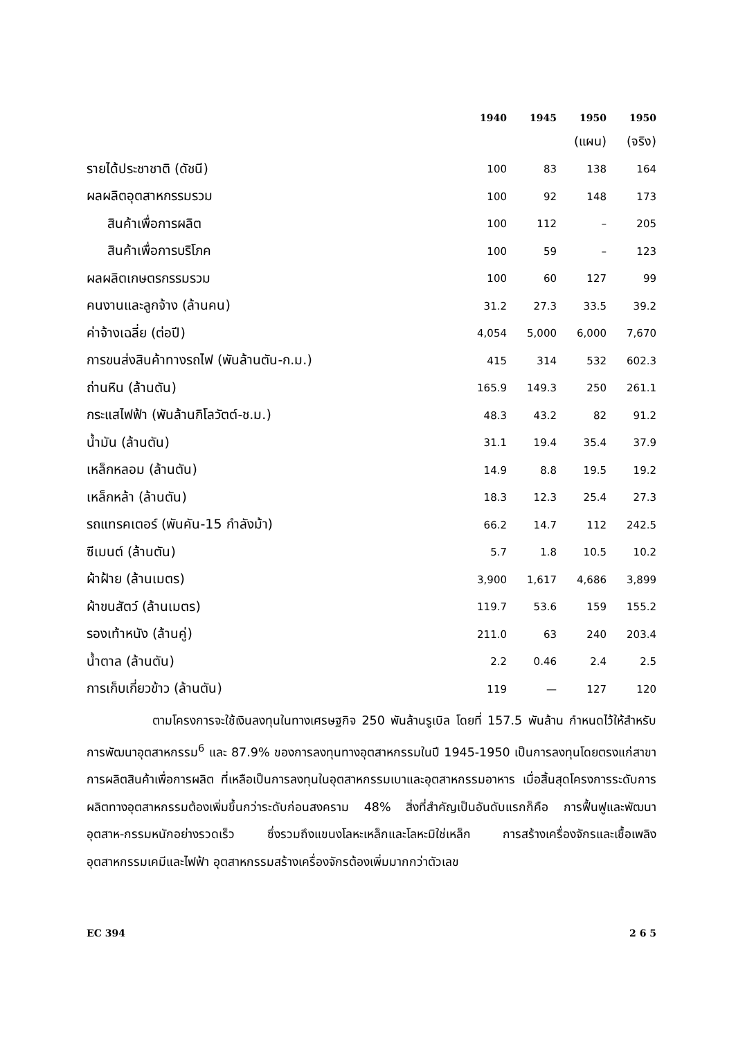| | 1940 | 1945 | 1950 | 1950 |
| --- | --- | --- | --- | --- |
| | | | (แผน) | (จริง) |
| รายได้ประชาชาติ (ดัชนี) | 100 | 83 | 138 | 164 |
| ผลผลิตอุตสาหกรรมรวม | 100 | 92 | 148 | 173 |
| สินค้าเพื่อการผลิต | 100 | 112 | – | 205 |
| สินค้าเพื่อการบริโภค | 100 | 59 | – | 123 |
| ผลผลิตเกษตรกรรมรวม | 100 | 60 | 127 | 99 |
| คนงานและลูกจ้าง (ล้านคน) | 31.2 | 27.3 | 33.5 | 39.2 |
| ค่าจ้างเฉลี่ย (ต่อปี) | 4,054 | 5,000 | 6,000 | 7,670 |
| การขนส่งสินค้าทางรถไฟ (พันล้านตัน-ก.ม.) | 415 | 314 | 532 | 602.3 |
| ถ่านหิน (ล้านตัน) | 165.9 | 149.3 | 250 | 261.1 |
| กระแสไฟฟ้า (พันล้านกิโลวัตต์-ช.ม.) | 48.3 | 43.2 | 82 | 91.2 |
| น้ำมัน (ล้านตัน) | 31.1 | 19.4 | 35.4 | 37.9 |
| เหล็กหลอม (ล้านตัน) | 14.9 | 8.8 | 19.5 | 19.2 |
| เหล็กหล้า (ล้านตัน) | 18.3 | 12.3 | 25.4 | 27.3 |
| รถแทรคเตอร์ (พันคัน-15 กำลังม้า) | 66.2 | 14.7 | 112 | 242.5 |
| ซีเมนต์ (ล้านตัน) | 5.7 | 1.8 | 10.5 | 10.2 |
| ผ้าฝ้าย (ล้านเมตร) | 3,900 | 1,617 | 4,686 | 3,899 |
| ผ้าขนสัตว์ (ล้านเมตร) | 119.7 | 53.6 | 159 | 155.2 |
| รองเท้าหนัง (ล้านคู่) | 211.0 | 63 | 240 | 203.4 |
| น้ำตาล (ล้านตัน) | 2.2 | 0.46 | 2.4 | 2.5 |
| การเก็บเกี่ยวข้าว (ล้านตัน) | 119 | — | 127 | 120 |
ตามโครงการจะใช้เงินลงทุนในทางเศรษฐกิจ 250 พันล้านรูเบิล โดยที่ 157.5 พันล้าน กำหนดไว้ให้สำหรับการพัฒนาอุตสาหกรรม<sup>6</sup> และ 87.9% ของการลงทุนทางอุตสาหกรรมในปี 1945-1950 เป็นการลงทุนโดยตรงแก่สาขาการผลิตสินค้าเพื่อการผลิต ที่เหลือเป็นการลงทุนในอุตสาหกรรมเบาและอุตสาหกรรมอาหาร เมื่อสิ้นสุดโครงการระดับการผลิตทางอุตสาหกรรมต้องเพิ่มขึ้นกว่าระดับก่อนสงคราม 48% สิ่งที่สำคัญเป็นอันดับแรกก็คือ การฟื้นฟูและพัฒนาอุตสาห-กรรมหนักอย่างรวดเร็ว ซึ่งรวมถึงแขนงโลหะเหล็กและโลหะมิใช่เหล็ก การสร้างเครื่องจักรและเชื้อเพลิง อุตสาหกรรมเคมีและไฟฟ้า อุตสาหกรรมสร้างเครื่องจักรต้องเพิ่มมากกว่าตัวเลข
EC 394 2 6 5